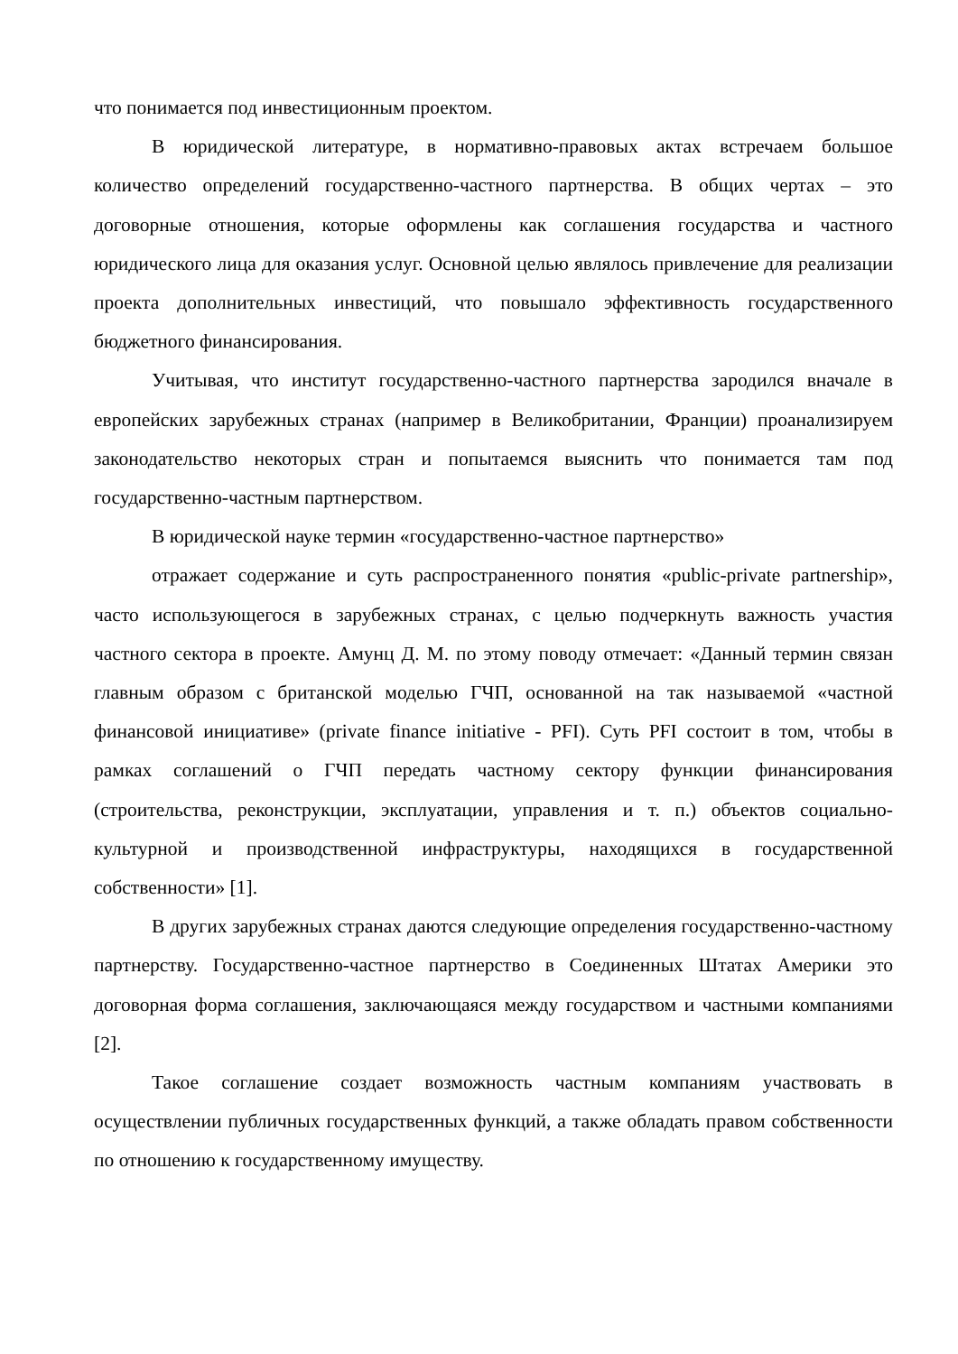что понимается под инвестиционным проектом.
В юридической литературе, в нормативно-правовых актах встречаем большое количество определений государственно-частного партнерства. В общих чертах – это договорные отношения, которые оформлены как соглашения государства и частного юридического лица для оказания услуг. Основной целью являлось привлечение для реализации проекта дополнительных инвестиций, что повышало эффективность государственного бюджетного финансирования.
Учитывая, что институт государственно-частного партнерства зародился вначале в европейских зарубежных странах (например в Великобритании, Франции) проанализируем законодательство некоторых стран и попытаемся выяснить что понимается там под государственно-частным партнерством.
В юридической науке термин «государственно-частное партнерство»
отражает содержание и суть распространенного понятия «public-private partnership», часто использующегося в зарубежных странах, с целью подчеркнуть важность участия частного сектора в проекте. Амунц Д. М. по этому поводу отмечает: «Данный термин связан главным образом с британской моделью ГЧП, основанной на так называемой «частной финансовой инициативе» (private finance initiative - PFI). Суть PFI состоит в том, чтобы в рамках соглашений о ГЧП передать частному сектору функции финансирования (строительства, реконструкции, эксплуатации, управления и т. п.) объектов социально-культурной и производственной инфраструктуры, находящихся в государственной собственности» [1].
В других зарубежных странах даются следующие определения государственно-частному партнерству. Государственно-частное партнерство в Соединенных Штатах Америки это договорная форма соглашения, заключающаяся между государством и частными компаниями [2].
Такое соглашение создает возможность частным компаниям участвовать в осуществлении публичных государственных функций, а также обладать правом собственности по отношению к государственному имуществу.